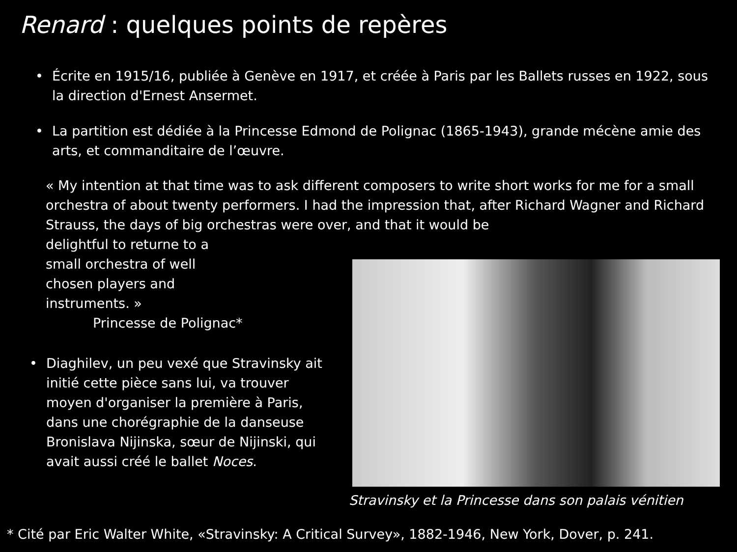Renard : quelques points de repères
• Écrite en 1915/16, publiée à Genève en 1917, et créée à Paris par les Ballets russes en 1922, sous la direction d'Ernest Ansermet.
• La partition est dédiée à la Princesse Edmond de Polignac (1865-1943), grande mécène amie des arts, et commanditaire de l’œuvre.
« My intention at that time was to ask different composers to write short works for me for a small orchestra of about twenty performers. I had the impression that, after Richard Wagner and Richard Strauss, the days of big orchestras were over, and that it would be
delightful to returne to a
small orchestra of well
chosen players and
instruments. »
Princesse de Polignac*
• Diaghilev, un peu vexé que Stravinsky ait initié cette pièce sans lui, va trouver moyen d'organiser la première à Paris, dans une chorégraphie de la danseuse Bronislava Nijinska, sœur de Nijinski, qui avait aussi créé le ballet Noces.
Stravinsky et la Princesse dans son palais vénitien
* Cité par Eric Walter White, «Stravinsky: A Critical Survey», 1882-1946, New York, Dover, p. 241.